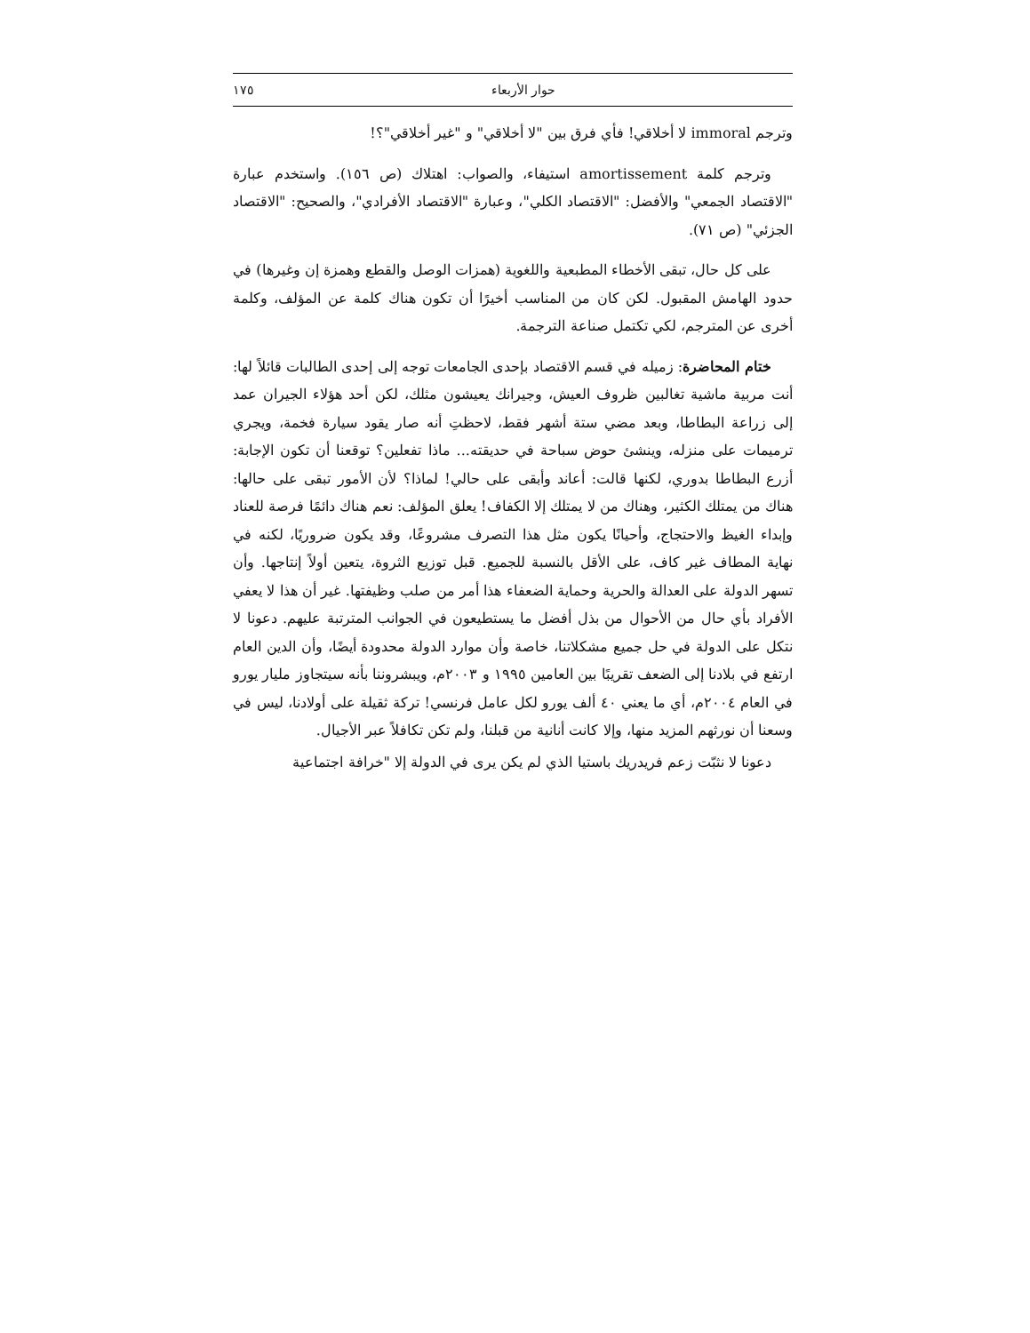حوار الأربعاء ١٧٥
وترجم immoral لا أخلاقي! فأي فرق بين "لا أخلاقي" و "غير أخلاقي"؟!
وترجم كلمة amortissement استيفاء، والصواب: اهتلاك (ص ١٥٦). واستخدم عبارة "الاقتصاد الجمعي" والأفضل: "الاقتصاد الكلي"، وعبارة "الاقتصاد الأفرادي"، والصحيح: "الاقتصاد الجزئي" (ص ٧١).
على كل حال، تبقى الأخطاء المطبعية واللغوية (همزات الوصل والقطع وهمزة إن وغيرها) في حدود الهامش المقبول. لكن كان من المناسب أخيرًا أن تكون هناك كلمة عن المؤلف، وكلمة أخرى عن المترجم، لكي تكتمل صناعة الترجمة.
ختام المحاضرة: زميله في قسم الاقتصاد بإحدى الجامعات توجه إلى إحدى الطالبات قائلاً لها: أنت مربية ماشية تغالبين ظروف العيش، وجيرانك يعيشون مثلك، لكن أحد هؤلاء الجيران عمد إلى زراعة البطاطا، وبعد مضي ستة أشهر فقط، لاحظتِ أنه صار يقود سيارة فخمة، ويجري ترميمات على منزله، وينشئ حوض سباحة في حديقته... ماذا تفعلين؟ توقعنا أن تكون الإجابة: أزرع البطاطا بدوري، لكنها قالت: أعاند وأبقى على حالي! لماذا؟ لأن الأمور تبقى على حالها: هناك من يمتلك الكثير، وهناك من لا يمتلك إلا الكفاف! يعلق المؤلف: نعم هناك دائمًا فرصة للعناد وإبداء الغيظ والاحتجاج، وأحيانًا يكون مثل هذا التصرف مشروعًا، وقد يكون ضروريًا، لكنه في نهاية المطاف غير كاف، على الأقل بالنسبة للجميع. قبل توزيع الثروة، يتعين أولاً إنتاجها. وأن تسهر الدولة على العدالة والحرية وحماية الضعفاء هذا أمر من صلب وظيفتها. غير أن هذا لا يعفي الأفراد بأي حال من الأحوال من بذل أفضل ما يستطيعون في الجوانب المترتبة عليهم. دعونا لا نتكل على الدولة في حل جميع مشكلاتنا، خاصة وأن موارد الدولة محدودة أيضًا، وأن الدين العام ارتفع في بلادنا إلى الضعف تقريبًا بين العامين ١٩٩٥ و ٢٠٠٣م، ويبشروننا بأنه سيتجاوز مليار يورو في العام ٢٠٠٤م، أي ما يعني ٤٠ ألف يورو لكل عامل فرنسي! تركة ثقيلة على أولادنا، ليس في وسعنا أن نورثهم المزيد منها، وإلا كانت أنانية من قبلنا، ولم تكن تكافلاً عبر الأجيال.
دعونا لا نثبّت زعم فريدريك باستيا الذي لم يكن يرى في الدولة إلا "خرافة اجتماعية